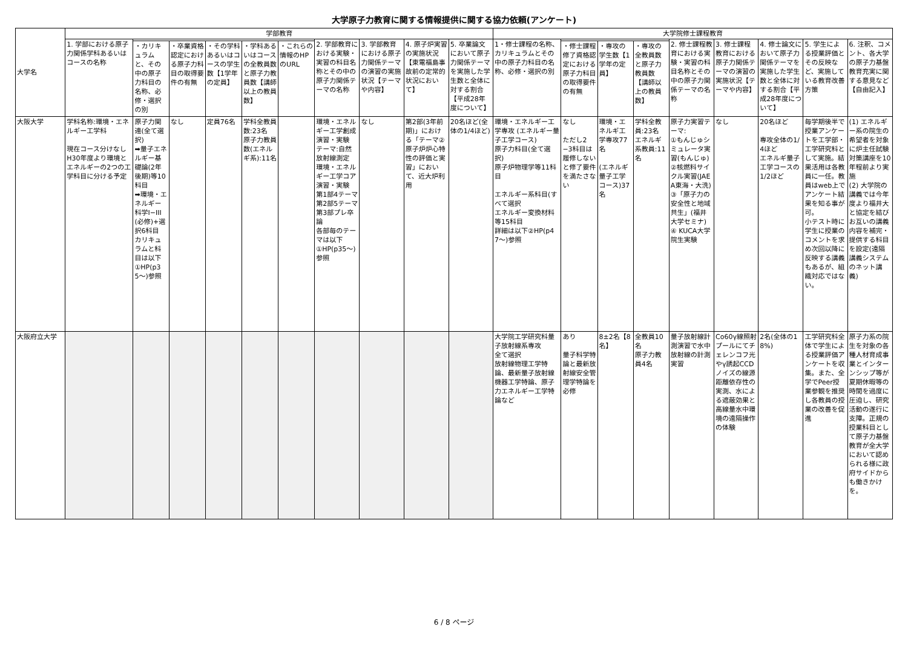大学原子力教育に関する情報提供に関する協力依頼(アンケート)
| 大学名 | 学部教育 | | | | | | | | | | 大学院修士課程教育 | | | | | | | | |
| --- | --- | --- | --- | --- | --- | --- | --- | --- | --- | --- | --- | --- | --- | --- | --- | --- | --- | --- | --- |
| | 1. 学部における原子力関係学科あるいはコースの名称 | | | | | | 2. 学部教育における実験・実習の科目名称とその中の原子力関係テーマの名称 | 3. 学部教育における原子力関係テーマの演習の実施状況【テーマや内容】 | 4. 原子炉実習の実施状況【東電福島事故前の定常的状況において】 | 5. 卒業論文において原子力関係テーマを実施した学生数と全体に対する割合【平成28年度について】 | 1・修士課程の名称、カリキュラムとその中の原子力科目の名称、必修・選択の別 | | | | 2. 修士課程教育における実験・実習の科目名称とその中の原子力関係テーマの名称 | 3. 修士課程教育における原子力関係テーマの演習の実施状況【テーマや内容】 | 4. 修士論文において原子力関係テーマを実施した学生数と全体に対する割合【平成28年度について】 | 5. 学生による授業評価とその反映など、実施している教育改善方策 | 6. 注釈、コメント、各大学の原子力基盤教育充実に関する意見など【自由記入】 |
| | | ・カリキュラムと、その中の原子力科目の名称、必修・選択の別 | ・卒業資格認定における原子力科目の取得要件の有無 | ・その学科あるいはコースの学生数【1学年の定員】 | ・学科あるいはコースの全教員数と原子力教員数【講師以上の教員数】 | ・これらの情報のHPのURL | | | | | | ・修士課程修了資格認定における原子力科目の取得要件の有無 | ・専攻の学生数【1学年の定員】 | ・専攻の全教員数と原子力教員数【講師以上の教員数】 | | | | | |
| 大阪大学 | 学科名称:環境・エネルギー工学科 現在コース分けなし H30年度より環境とエネルギーの2つの工学科目に分ける予定 | 原子力関連(全て選択) ➡量子エネルギー基礎論(2年後期)等10科目 ➡環境・エネルギー科学I−III(必修)+選択6科目 カリキュラムと科目は以下 ①HP(p35〜)参照 | なし | 定員76名 | 学科全教員数:23名 原子力教員数(エネルギ系):11名 | | 環境・エネルギー工学創成演習・実験 テーマ:自然放射線測定 環境・エネルギー工学コア演習・実験 第1部4テーマ 第2部5テーマ 第3部プレ卒論 各部毎のテーマは以下 ①HP(p35〜)参照 | なし | 第2部(3年前期)」における「テーマ②原子炉炉心特性の評価と実習」において、近大炉利用 | 20名ほど(全体の1/4ほど) | 環境・エネルギー工学専攻 (エネルギー量子工学コース) 原子力科目(全て選択) 原子炉物理学等11科目 エネルギー系科目(すべて選択 エネルギー変換材料等15科目 詳細は以下②HP(p47〜)参照 | なし ただし2−3科目は履修しないと修了要件を満たさない | 環境・エネルギ工学専攻77名 (エネルギ量子工学コース)37名 | 学科全教員:23名 エネルギ系教員:11名 | 原子力実習テーマ: ①もんじゅシミュレータ実習(もんじゅ) ②核燃料サイクル実習(JAEA東海・大洗) ③「原子力の安全性と地域共生」(福井大学セミナ) ④ KUCA大学院生実験 | なし | 20名ほど 専攻全体の1/4ほど エネルギ量子工学コースの1/2ほど | 毎学期後半で授業アンケートを工学部・工学研究科として実施。結果活用は各教員に一任。教員はweb上でアンケート結果を知る事が可。 小テスト時に学生に授業のコメントを求め次回以降に反映する講義もあるが、組織対応ではない。 | (1) エネルギー系の院生の希望者を対象に炉主任試験対策講座を10年程前より実施 (2) 大学院の講義では今年度より福井大と協定を結びお互いの講義内容を補完・提供する科目を設定(遠隔講義システムのネット講義) |
| 大阪府立大学 | | | | | | | | | | | 大学院工学研究科量子放射線系専攻 全て選択 放射線物理工学特論、最新量子放射線機器工学特論、原子力エネルギー工学特論など | あり 量子科学特論と最新放射線安全管理学特論を必修 | 8±2名【8名】 | 全教員10名 原子力教員4名 | 量子放射線計測演習で水中放射線の計測実習 | Co60γ線照射プールにてチェレンコフ光やγ誘起CCDノイズの線源距離依存性の実測、水による遮蔽効果と高線量水中環境の遠隔操作の体験 | 2名(全体の18%) | 工学研究科全体で学生による授業評価アンケートを収集。また、全学でPeer授業参観を推奨し各教員の授業の改善を促進 | 原子力系の院生を対象の各種人材育成事業とインターンシップ等が夏期休暇等の時間を過度に圧迫し、研究活動の遂行に支障。正規の授業科目として原子力基盤教育が全大学において認められる様に政府サイドからも働きかけを。 |
6 / 8 ページ